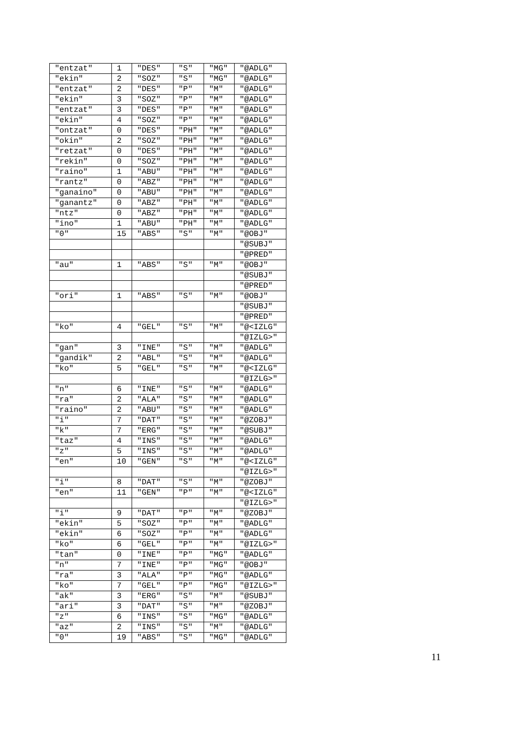| "entzat" | 1 | "DES" | "S" | "MG" | "@ADLG" |
| "ekin" | 2 | "SOZ" | "S" | "MG" | "@ADLG" |
| "entzat" | 2 | "DES" | "P" | "M" | "@ADLG" |
| "ekin" | 3 | "SOZ" | "P" | "M" | "@ADLG" |
| "entzat" | 3 | "DES" | "P" | "M" | "@ADLG" |
| "ekin" | 4 | "SOZ" | "P" | "M" | "@ADLG" |
| "ontzat" | 0 | "DES" | "PH" | "M" | "@ADLG" |
| "okin" | 2 | "SOZ" | "PH" | "M" | "@ADLG" |
| "retzat" | 0 | "DES" | "PH" | "M" | "@ADLG" |
| "rekin" | 0 | "SOZ" | "PH" | "M" | "@ADLG" |
| "raino" | 1 | "ABU" | "PH" | "M" | "@ADLG" |
| "rantz" | 0 | "ABZ" | "PH" | "M" | "@ADLG" |
| "ganaino" | 0 | "ABU" | "PH" | "M" | "@ADLG" |
| "ganantz" | 0 | "ABZ" | "PH" | "M" | "@ADLG" |
| "ntz" | 0 | "ABZ" | "PH" | "M" | "@ADLG" |
| "ino" | 1 | "ABU" | "PH" | "M" | "@ADLG" |
| "0" | 15 | "ABS" | "S" | "M" | "@OBJ" |
| | | | | | "@SUBJ" |
| | | | | | "@PRED" |
| "au" | 1 | "ABS" | "S" | "M" | "@OBJ" |
| | | | | | "@SUBJ" |
| | | | | | "@PRED" |
| "ori" | 1 | "ABS" | "S" | "M" | "@OBJ" |
| | | | | | "@SUBJ" |
| | | | | | "@PRED" |
| "ko" | 4 | "GEL" | "S" | "M" | "@<IZLG" |
| | | | | | "@IZLG>" |
| "gan" | 3 | "INE" | "S" | "M" | "@ADLG" |
| "gandik" | 2 | "ABL" | "S" | "M" | "@ADLG" |
| "ko" | 5 | "GEL" | "S" | "M" | "@<IZLG" |
| | | | | | "@IZLG>" |
| "n" | 6 | "INE" | "S" | "M" | "@ADLG" |
| "ra" | 2 | "ALA" | "S" | "M" | "@ADLG" |
| "raino" | 2 | "ABU" | "S" | "M" | "@ADLG" |
| "i" | 7 | "DAT" | "S" | "M" | "@ZOBJ" |
| "k" | 7 | "ERG" | "S" | "M" | "@SUBJ" |
| "taz" | 4 | "INS" | "S" | "M" | "@ADLG" |
| "z" | 5 | "INS" | "S" | "M" | "@ADLG" |
| "en" | 10 | "GEN" | "S" | "M" | "@<IZLG" |
| | | | | | "@IZLG>" |
| "i" | 8 | "DAT" | "S" | "M" | "@ZOBJ" |
| "en" | 11 | "GEN" | "P" | "M" | "@<IZLG" |
| | | | | | "@IZLG>" |
| "i" | 9 | "DAT" | "P" | "M" | "@ZOBJ" |
| "ekin" | 5 | "SOZ" | "P" | "M" | "@ADLG" |
| "ekin" | 6 | "SOZ" | "P" | "M" | "@ADLG" |
| "ko" | 6 | "GEL" | "P" | "M" | "@IZLG>" |
| "tan" | 0 | "INE" | "P" | "MG" | "@ADLG" |
| "n" | 7 | "INE" | "P" | "MG" | "@OBJ" |
| "ra" | 3 | "ALA" | "P" | "MG" | "@ADLG" |
| "ko" | 7 | "GEL" | "P" | "MG" | "@IZLG>" |
| "ak" | 3 | "ERG" | "S" | "M" | "@SUBJ" |
| "ari" | 3 | "DAT" | "S" | "M" | "@ZOBJ" |
| "z" | 6 | "INS" | "S" | "MG" | "@ADLG" |
| "az" | 2 | "INS" | "S" | "M" | "@ADLG" |
| "0" | 19 | "ABS" | "S" | "MG" | "@ADLG" |
11